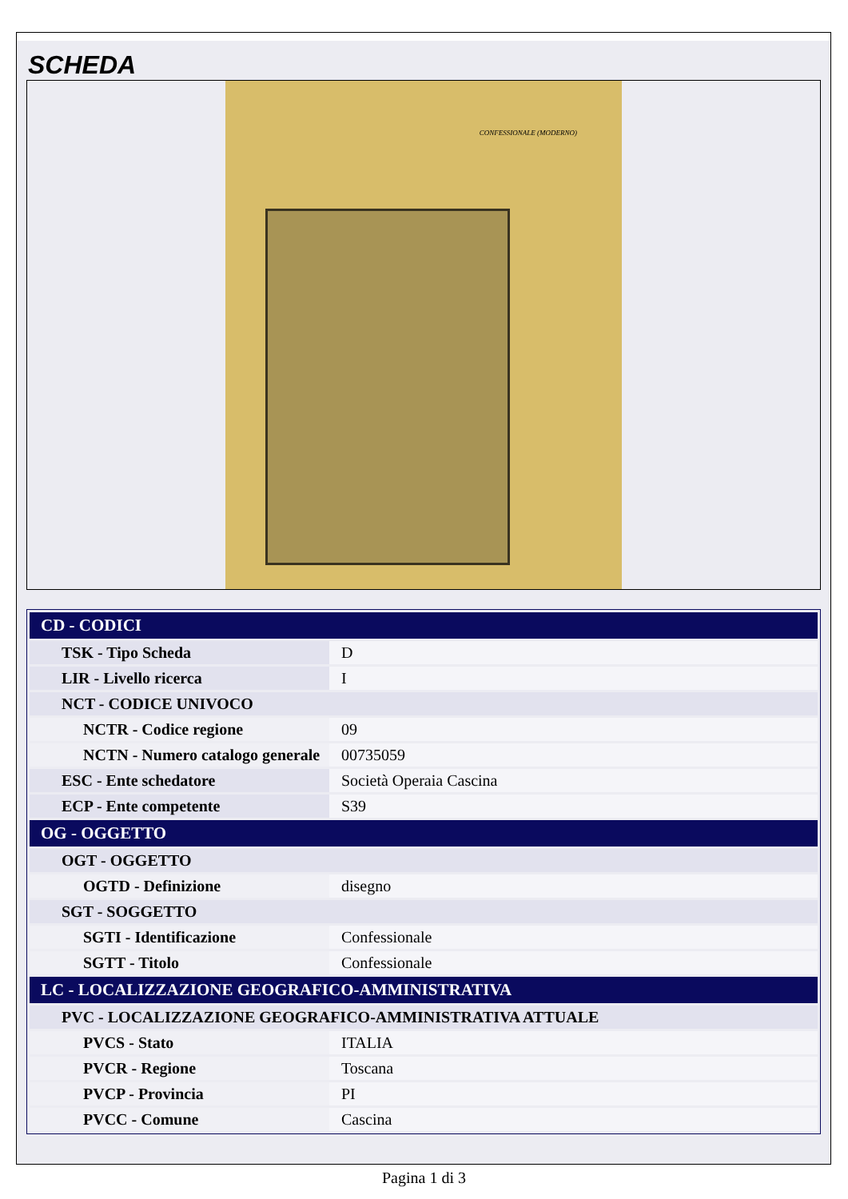SCHEDA
CONFESSIONALE (MODERNO)
| CD - CODICI | |
| --- | --- |
| TSK - Tipo Scheda | D |
| LIR - Livello ricerca | I |
| NCT - CODICE UNIVOCO | |
| NCTR - Codice regione | 09 |
| NCTN - Numero catalogo generale | 00735059 |
| ESC - Ente schedatore | Società Operaia Cascina |
| ECP - Ente competente | S39 |
| OG - OGGETTO | |
| OGT - OGGETTO | |
| OGTD - Definizione | disegno |
| SGT - SOGGETTO | |
| SGTI - Identificazione | Confessionale |
| SGTT - Titolo | Confessionale |
| LC - LOCALIZZAZIONE GEOGRAFICO-AMMINISTRATIVA | |
| PVC - LOCALIZZAZIONE GEOGRAFICO-AMMINISTRATIVA ATTUALE | |
| PVCS - Stato | ITALIA |
| PVCR - Regione | Toscana |
| PVCP - Provincia | PI |
| PVCC - Comune | Cascina |
Pagina 1 di 3